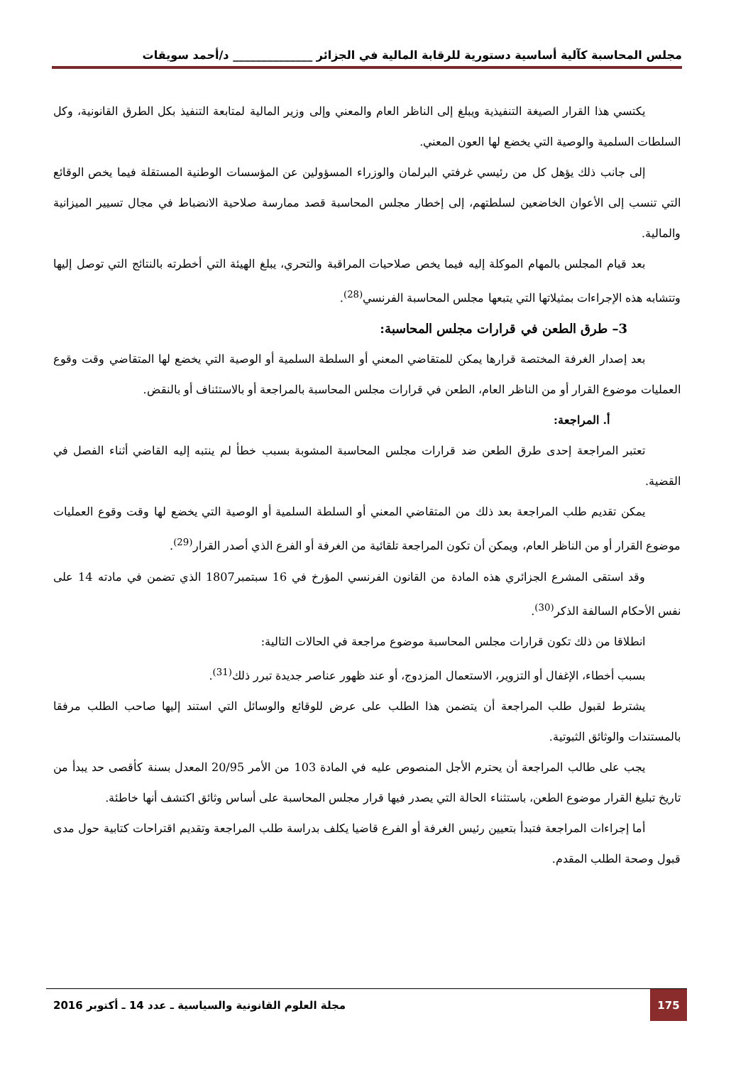مجلس المحاسبة كآلية أساسية دستورية للرقابة المالية في الجزائر ______________ د/أحمد سويقات
يكتسي هذا القرار الصيغة التنفيذية ويبلغ إلى الناظر العام والمعني وإلى وزير المالية لمتابعة التنفيذ بكل الطرق القانونية، وكل السلطات السلمية والوصية التي يخضع لها العون المعني.
إلى جانب ذلك يؤهل كل من رئيسي غرفتي البرلمان والوزراء المسؤولين عن المؤسسات الوطنية المستقلة فيما يخص الوقائع التي تنسب إلى الأعوان الخاضعين لسلطتهم، إلى إخطار مجلس المحاسبة قصد ممارسة صلاحية الانضباط في مجال تسيير الميزانية والمالية.
بعد قيام المجلس بالمهام الموكلة إليه فيما يخص صلاحيات المراقبة والتحري، يبلغ الهيئة التي أخطرته بالنتائج التي توصل إليها وتتشابه هذه الإجراءات بمثيلاتها التي يتبعها مجلس المحاسبة الفرنسي<sup>(28)</sup>.
3– طرق الطعن في قرارات مجلس المحاسبة:
بعد إصدار الغرفة المختصة قرارها يمكن للمتقاضي المعني أو السلطة السلمية أو الوصية التي يخضع لها المتقاضي وقت وقوع العمليات موضوع القرار أو من الناظر العام، الطعن في قرارات مجلس المحاسبة بالمراجعة أو بالاستئناف أو بالنقض.
أ. المراجعة:
تعتبر المراجعة إحدى طرق الطعن ضد قرارات مجلس المحاسبة المشوبة بسبب خطأ لم ينتبه إليه القاضي أثناء الفصل في القضية.
يمكن تقديم طلب المراجعة بعد ذلك من المتقاضي المعني أو السلطة السلمية أو الوصية التي يخضع لها وقت وقوع العمليات موضوع القرار أو من الناظر العام، ويمكن أن تكون المراجعة تلقائية من الغرفة أو الفرع الذي أصدر القرار<sup>(29)</sup>.
وقد استقى المشرع الجزائري هذه المادة من القانون الفرنسي المؤرخ في 16 سبتمبر1807 الذي تضمن في مادته 14 على نفس الأحكام السالفة الذكر<sup>(30)</sup>.
انطلاقا من ذلك تكون قرارات مجلس المحاسبة موضوع مراجعة في الحالات التالية:
بسبب أخطاء، الإغفال أو التزوير، الاستعمال المزدوج، أو عند ظهور عناصر جديدة تبرر ذلك<sup>(31)</sup>.
يشترط لقبول طلب المراجعة أن يتضمن هذا الطلب على عرض للوقائع والوسائل التي استند إليها صاحب الطلب مرفقا بالمستندات والوثائق الثبوتية.
يجب على طالب المراجعة أن يحترم الأجل المنصوص عليه في المادة 103 من الأمر 20/95 المعدل بسنة كأقصى حد يبدأ من تاريخ تبليغ القرار موضوع الطعن، باستثناء الحالة التي يصدر فيها قرار مجلس المحاسبة على أساس وثائق اكتشف أنها خاطئة.
أما إجراءات المراجعة فتبدأ بتعيين رئيس الغرفة أو الفرع قاضيا يكلف بدراسة طلب المراجعة وتقديم اقتراحات كتابية حول مدى قبول وصحة الطلب المقدم.
175
مجلة العلوم القانونية والسياسية ـ عدد 14 ـ أكتوبر 2016